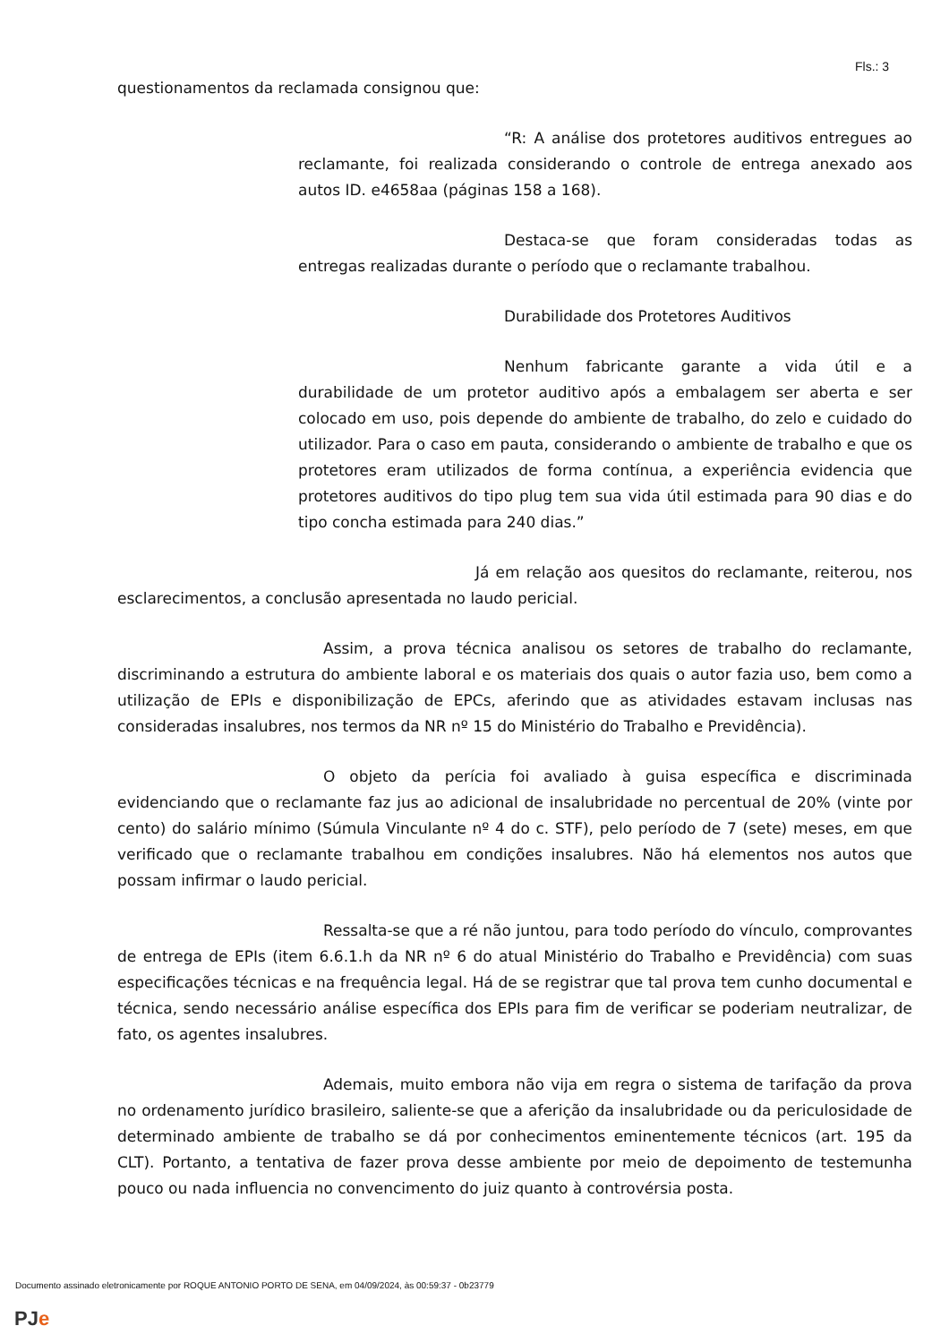Fls.: 3
questionamentos da reclamada consignou que:
“R: A análise dos protetores auditivos entregues ao reclamante, foi realizada considerando o controle de entrega anexado aos autos ID. e4658aa (páginas 158 a 168).
Destaca-se que foram consideradas todas as entregas realizadas durante o período que o reclamante trabalhou.
Durabilidade dos Protetores Auditivos
Nenhum fabricante garante a vida útil e a durabilidade de um protetor auditivo após a embalagem ser aberta e ser colocado em uso, pois depende do ambiente de trabalho, do zelo e cuidado do utilizador. Para o caso em pauta, considerando o ambiente de trabalho e que os protetores eram utilizados de forma contínua, a experiência evidencia que protetores auditivos do tipo plug tem sua vida útil estimada para 90 dias e do tipo concha estimada para 240 dias.”
Já em relação aos quesitos do reclamante, reiterou, nos esclarecimentos, a conclusão apresentada no laudo pericial.
Assim, a prova técnica analisou os setores de trabalho do reclamante, discriminando a estrutura do ambiente laboral e os materiais dos quais o autor fazia uso, bem como a utilização de EPIs e disponibilização de EPCs, aferindo que as atividades estavam inclusas nas consideradas insalubres, nos termos da NR nº 15 do Ministério do Trabalho e Previdência).
O objeto da perícia foi avaliado à guisa específica e discriminada evidenciando que o reclamante faz jus ao adicional de insalubridade no percentual de 20% (vinte por cento) do salário mínimo (Súmula Vinculante nº 4 do c. STF), pelo período de 7 (sete) meses, em que verificado que o reclamante trabalhou em condições insalubres. Não há elementos nos autos que possam infirmar o laudo pericial.
Ressalta-se que a ré não juntou, para todo período do vínculo, comprovantes de entrega de EPIs (item 6.6.1.h da NR nº 6 do atual Ministério do Trabalho e Previdência) com suas especificações técnicas e na frequência legal. Há de se registrar que tal prova tem cunho documental e técnica, sendo necessário análise específica dos EPIs para fim de verificar se poderiam neutralizar, de fato, os agentes insalubres.
Ademais, muito embora não vija em regra o sistema de tarifação da prova no ordenamento jurídico brasileiro, saliente-se que a aferição da insalubridade ou da periculosidade de determinado ambiente de trabalho se dá por conhecimentos eminentemente técnicos (art. 195 da CLT). Portanto, a tentativa de fazer prova desse ambiente por meio de depoimento de testemunha pouco ou nada influencia no convencimento do juiz quanto à controvérsia posta.
Documento assinado eletronicamente por ROQUE ANTONIO PORTO DE SENA, em 04/09/2024, às 00:59:37 - 0b23779
PJe